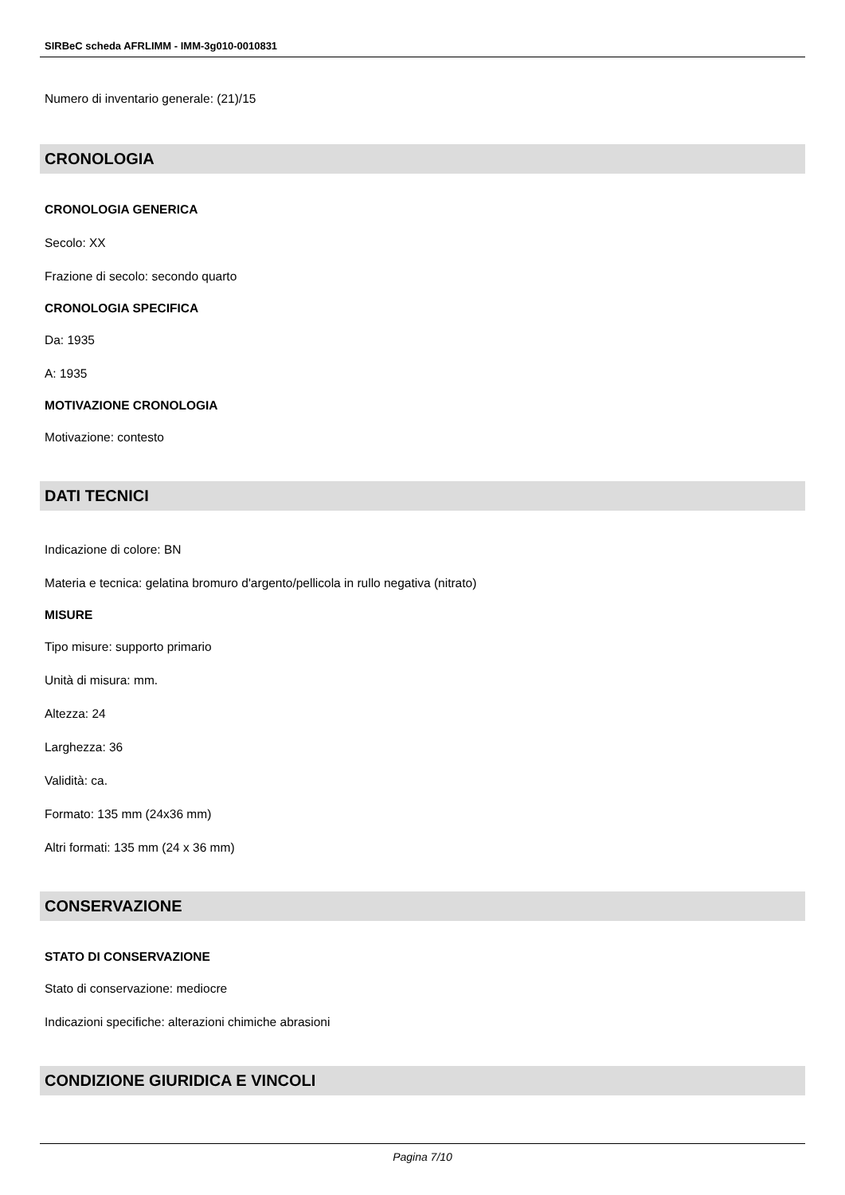SIRBeC scheda AFRLIMM - IMM-3g010-0010831
Numero di inventario generale: (21)/15
CRONOLOGIA
CRONOLOGIA GENERICA
Secolo: XX
Frazione di secolo: secondo quarto
CRONOLOGIA SPECIFICA
Da: 1935
A: 1935
MOTIVAZIONE CRONOLOGIA
Motivazione: contesto
DATI TECNICI
Indicazione di colore: BN
Materia e tecnica: gelatina bromuro d'argento/pellicola in rullo negativa (nitrato)
MISURE
Tipo misure: supporto primario
Unità di misura: mm.
Altezza: 24
Larghezza: 36
Validità: ca.
Formato: 135 mm (24x36 mm)
Altri formati: 135 mm (24 x 36 mm)
CONSERVAZIONE
STATO DI CONSERVAZIONE
Stato di conservazione: mediocre
Indicazioni specifiche: alterazioni chimiche abrasioni
CONDIZIONE GIURIDICA E VINCOLI
Pagina 7/10